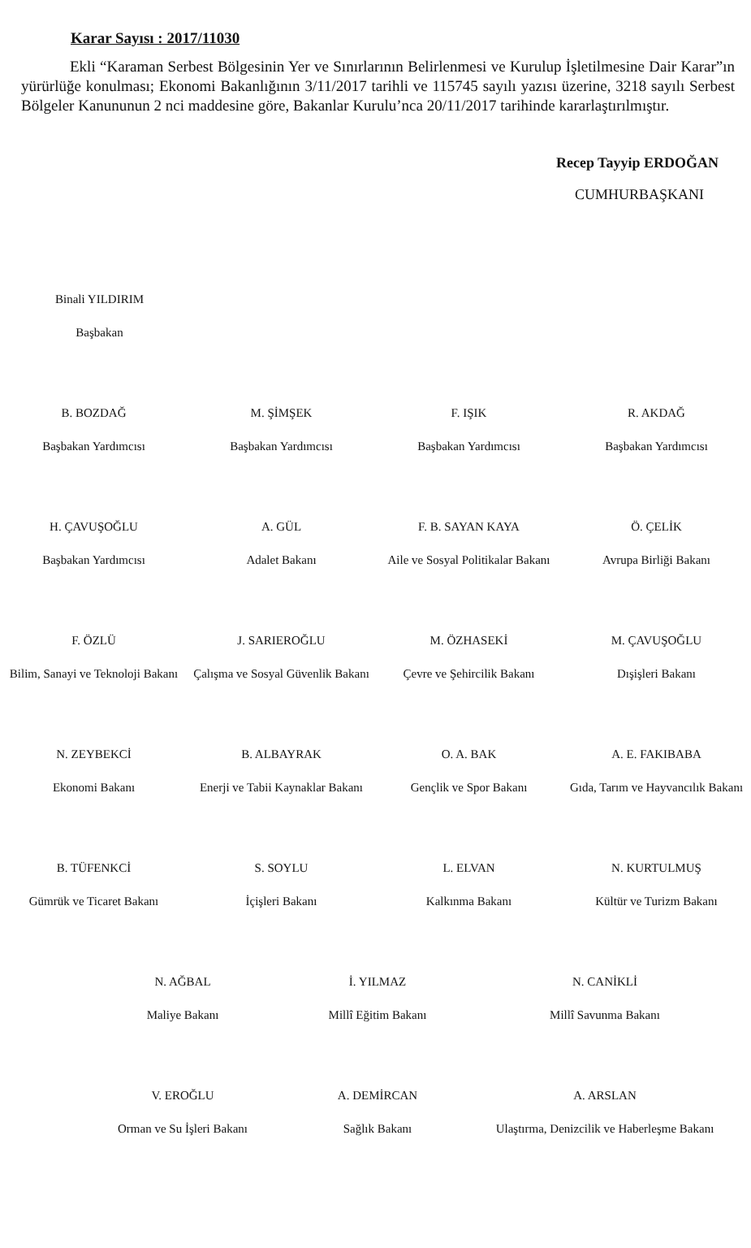Karar Sayısı : 2017/11030
Ekli “Karaman Serbest Bölgesinin Yer ve Sınırlarının Belirlenmesi ve Kurulup İşletilmesine Dair Karar”ın yürürlüğe konulması; Ekonomi Bakanlığının 3/11/2017 tarihli ve 115745 sayılı yazısı üzerine, 3218 sayılı Serbest Bölgeler Kanununun 2 nci maddesine göre, Bakanlar Kurulu’nca 20/11/2017 tarihinde kararlaştırılmıştır.
Recep Tayyip ERDOĞAN
CUMHURBAŞKANI
Binali YILDIRIM
Başbakan
B. BOZDAĞ
Başbakan Yardımcısı
M. ŞİMŞEK
Başbakan Yardımcısı
F. IŞIK
Başbakan Yardımcısı
R. AKDAĞ
Başbakan Yardımcısı
H. ÇAVUŞOĞLU
Başbakan Yardımcısı
A. GÜL
Adalet Bakanı
F. B. SAYAN KAYA
Aile ve Sosyal Politikalar Bakanı
Ö. ÇELİK
Avrupa Birliği Bakanı
F. ÖZLÜ
Bilim, Sanayi ve Teknoloji Bakanı
J. SARIEROĞLU
Çalışma ve Sosyal Güvenlik Bakanı
M. ÖZHASEKİ
Çevre ve Şehircilik Bakanı
M. ÇAVUŞOĞLU
Dışişleri Bakanı
N. ZEYBEKCİ
Ekonomi Bakanı
B. ALBAYRAK
Enerji ve Tabii Kaynaklar Bakanı
O. A. BAK
Gençlik ve Spor Bakanı
A. E. FAKIBABA
Gıda, Tarım ve Hayvancılık Bakanı
B. TÜFENKCİ
Gümrük ve Ticaret Bakanı
S. SOYLU
İçişleri Bakanı
L. ELVAN
Kalkınma Bakanı
N. KURTULMUŞ
Kültür ve Turizm Bakanı
N. AĞBAL
Maliye Bakanı
İ. YILMAZ
Millî Eğitim Bakanı
N. CANİKLİ
Millî Savunma Bakanı
V. EROĞLU
Orman ve Su İşleri Bakanı
A. DEMİRCAN
Sağlık Bakanı
A. ARSLAN
Ulaştırma, Denizcilik ve Haberleşme Bakanı